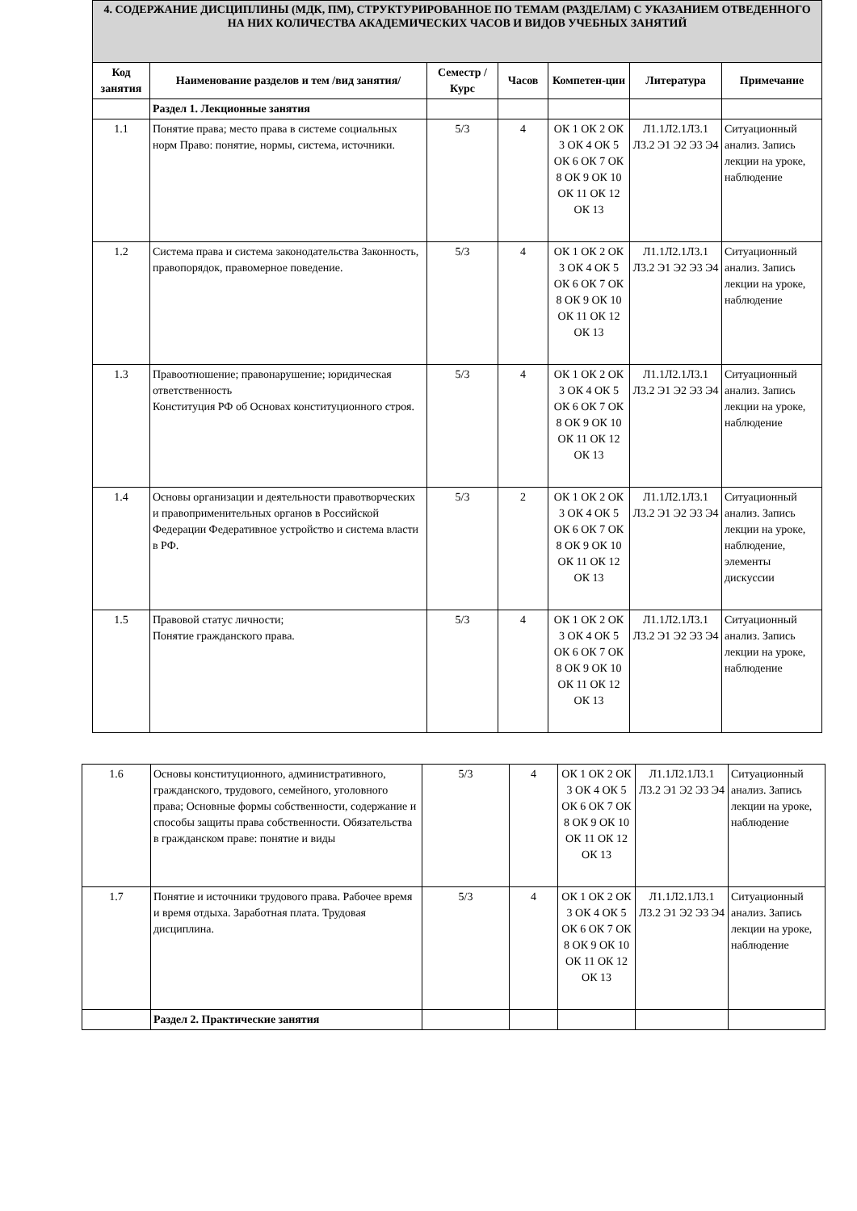| 4. СОДЕРЖАНИЕ ДИСЦИПЛИНЫ (МДК, ПМ), СТРУКТУРИРОВАННОЕ ПО ТЕМАМ (РАЗДЕЛАМ) С УКАЗАНИЕМ ОТВЕДЕННОГО НА НИХ КОЛИЧЕСТВА АКАДЕМИЧЕСКИХ ЧАСОВ И ВИДОВ УЧЕБНЫХ ЗАНЯТИЙ | | | | | | |
| Код занятия | Наименование разделов и тем /вид занятия/ | Семестр / Курс | Часов | Компетен-ции | Литература | Примечание |
| | Раздел 1. Лекционные занятия | | | | | |
| 1.1 | Понятие права; место права в системе социальных норм Право: понятие, нормы, система, источники. | 5/3 | 4 | ОК 1 ОК 2 ОК 3 ОК 4 ОК 5 ОК 6 ОК 7 ОК 8 ОК 9 ОК 10 ОК 11 ОК 12 ОК 13 | Л1.1Л2.1Л3.1 Л3.2 Э1 Э2 Э3 Э4 | Ситуационный анализ. Запись лекции на уроке, наблюдение |
| 1.2 | Система права и система законодательства Законность, правопорядок, правомерное поведение. | 5/3 | 4 | ОК 1 ОК 2 ОК 3 ОК 4 ОК 5 ОК 6 ОК 7 ОК 8 ОК 9 ОК 10 ОК 11 ОК 12 ОК 13 | Л1.1Л2.1Л3.1 Л3.2 Э1 Э2 Э3 Э4 | Ситуационный анализ. Запись лекции на уроке, наблюдение |
| 1.3 | Правоотношение; правонарушение; юридическая ответственность Конституция РФ об Основах конституционного строя. | 5/3 | 4 | ОК 1 ОК 2 ОК 3 ОК 4 ОК 5 ОК 6 ОК 7 ОК 8 ОК 9 ОК 10 ОК 11 ОК 12 ОК 13 | Л1.1Л2.1Л3.1 Л3.2 Э1 Э2 Э3 Э4 | Ситуационный анализ. Запись лекции на уроке, наблюдение |
| 1.4 | Основы организации и деятельности правотворческих и правоприменительных органов в Российской Федерации Федеративное устройство и система власти в РФ. | 5/3 | 2 | ОК 1 ОК 2 ОК 3 ОК 4 ОК 5 ОК 6 ОК 7 ОК 8 ОК 9 ОК 10 ОК 11 ОК 12 ОК 13 | Л1.1Л2.1Л3.1 Л3.2 Э1 Э2 Э3 Э4 | Ситуационный анализ. Запись лекции на уроке, наблюдение, элементы дискуссии |
| 1.5 | Правовой статус личности; Понятие гражданского права. | 5/3 | 4 | ОК 1 ОК 2 ОК 3 ОК 4 ОК 5 ОК 6 ОК 7 ОК 8 ОК 9 ОК 10 ОК 11 ОК 12 ОК 13 | Л1.1Л2.1Л3.1 Л3.2 Э1 Э2 Э3 Э4 | Ситуационный анализ. Запись лекции на уроке, наблюдение |
| 1.6 | Основы конституционного, административного, гражданского, трудового, семейного, уголовного права; Основные формы собственности, содержание и способы защиты права собственности. Обязательства в гражданском праве: понятие и виды | 5/3 | 4 | ОК 1 ОК 2 ОК 3 ОК 4 ОК 5 ОК 6 ОК 7 ОК 8 ОК 9 ОК 10 ОК 11 ОК 12 ОК 13 | Л1.1Л2.1Л3.1 Л3.2 Э1 Э2 Э3 Э4 | Ситуационный анализ. Запись лекции на уроке, наблюдение |
| 1.7 | Понятие и источники трудового права. Рабочее время и время отдыха. Заработная плата. Трудовая дисциплина. | 5/3 | 4 | ОК 1 ОК 2 ОК 3 ОК 4 ОК 5 ОК 6 ОК 7 ОК 8 ОК 9 ОК 10 ОК 11 ОК 12 ОК 13 | Л1.1Л2.1Л3.1 Л3.2 Э1 Э2 Э3 Э4 | Ситуационный анализ. Запись лекции на уроке, наблюдение |
| | Раздел 2. Практические занятия | | | | | |